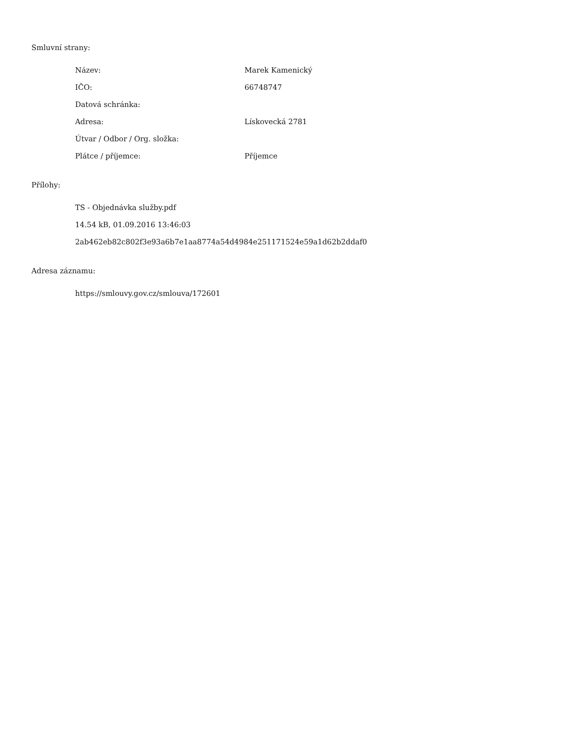Smluvní strany:
Název: Marek Kamenický
IČO: 66748747
Datová schránka:
Adresa: Lískovecká 2781
Útvar / Odbor / Org. složka:
Plátce / příjemce: Příjemce
Přílohy:
TS - Objednávka služby.pdf
14.54 kB, 01.09.2016 13:46:03
2ab462eb82c802f3e93a6b7e1aa8774a54d4984e251171524e59a1d62b2ddaf0
Adresa záznamu:
https://smlouvy.gov.cz/smlouva/172601